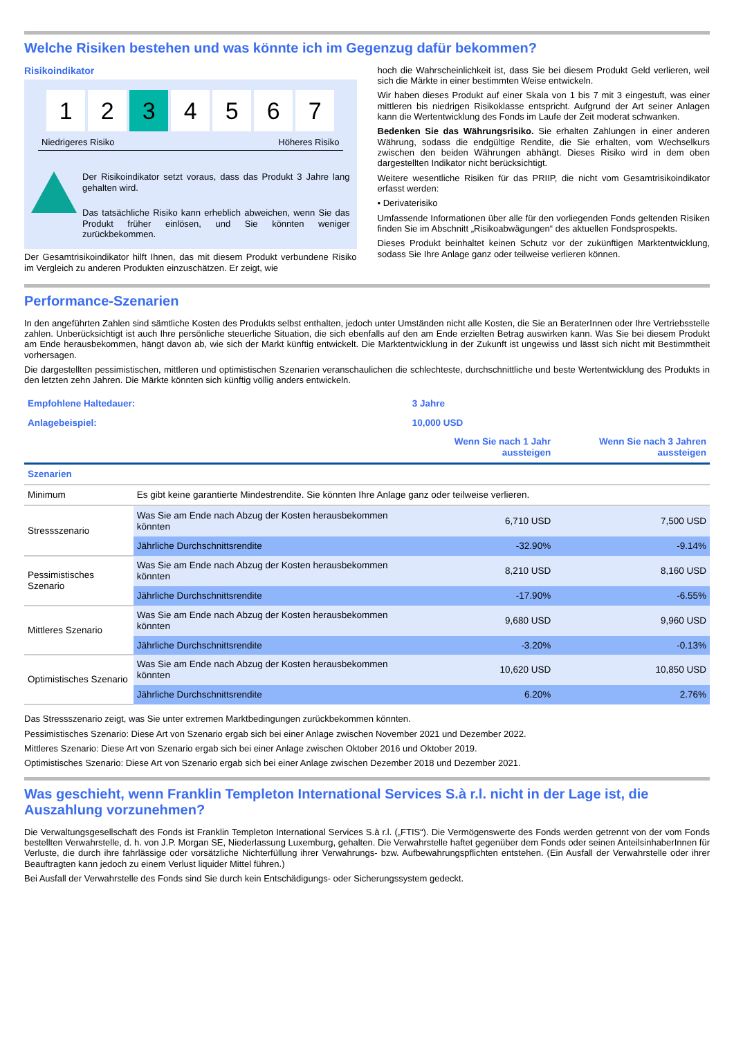Welche Risiken bestehen und was könnte ich im Gegenzug dafür bekommen?
Risikoindikator
1 2 3 4567
Niedrigeres Risiko Höheres Risiko
Der Risikoindikator setzt voraus, dass das Produkt 3 Jahre lang gehalten wird.
Das tatsächliche Risiko kann erheblich abweichen, wenn Sie das Produkt früher einlösen, und Sie könnten weniger zurückbekommen.
Der Gesamtrisikoindikator hilft Ihnen, das mit diesem Produkt verbundene Risiko im Vergleich zu anderen Produkten einzuschätzen. Er zeigt, wie
hoch die Wahrscheinlichkeit ist, dass Sie bei diesem Produkt Geld verlieren, weil sich die Märkte in einer bestimmten Weise entwickeln.
Wir haben dieses Produkt auf einer Skala von 1 bis 7 mit 3 eingestuft, was einer mittleren bis niedrigen Risikoklasse entspricht. Aufgrund der Art seiner Anlagen kann die Wertentwicklung des Fonds im Laufe der Zeit moderat schwanken.
Bedenken Sie das Währungsrisiko. Sie erhalten Zahlungen in einer anderen Währung, sodass die endgültige Rendite, die Sie erhalten, vom Wechselkurs zwischen den beiden Währungen abhängt. Dieses Risiko wird in dem oben dargestellten Indikator nicht berücksichtigt.
Weitere wesentliche Risiken für das PRIIP, die nicht vom Gesamtrisikoindikator erfasst werden:
• Derivaterisiko
Umfassende Informationen über alle für den vorliegenden Fonds geltenden Risiken finden Sie im Abschnitt „Risikoabwägungen“ des aktuellen Fondsprospekts.
Dieses Produkt beinhaltet keinen Schutz vor der zukünftigen Marktentwicklung, sodass Sie Ihre Anlage ganz oder teilweise verlieren können.
Performance-Szenarien
In den angeführten Zahlen sind sämtliche Kosten des Produkts selbst enthalten, jedoch unter Umständen nicht alle Kosten, die Sie an BeraterInnen oder Ihre Vertriebsstelle zahlen. Unberücksichtigt ist auch Ihre persönliche steuerliche Situation, die sich ebenfalls auf den am Ende erzielten Betrag auswirken kann. Was Sie bei diesem Produkt am Ende herausbekommen, hängt davon ab, wie sich der Markt künftig entwickelt. Die Marktentwicklung in der Zukunft ist ungewiss und lässt sich nicht mit Bestimmtheit vorhersagen.
Die dargestellten pessimistischen, mittleren und optimistischen Szenarien veranschaulichen die schlechteste, durchschnittliche und beste Wertentwicklung des Produkts in den letzten zehn Jahren. Die Märkte könnten sich künftig völlig anders entwickeln.
| Empfohlene Haltedauer: | | 3 Jahre | |
| Anlagebeispiel: | | 10,000 USD | |
| | | Wenn Sie nach 1 Jahr aussteigen | Wenn Sie nach 3 Jahren aussteigen |
| Szenarien | | | |
| Minimum | Es gibt keine garantierte Mindestrendite. Sie könnten Ihre Anlage ganz oder teilweise verlieren. | | |
| Stressszenario | Was Sie am Ende nach Abzug der Kosten herausbekommen könnten | 6,710 USD | 7,500 USD |
| | Jährliche Durchschnittsrendite | -32.90% | -9.14% |
| Pessimistisches Szenario | Was Sie am Ende nach Abzug der Kosten herausbekommen könnten | 8,210 USD | 8,160 USD |
| | Jährliche Durchschnittsrendite | -17.90% | -6.55% |
| Mittleres Szenario | Was Sie am Ende nach Abzug der Kosten herausbekommen könnten | 9,680 USD | 9,960 USD |
| | Jährliche Durchschnittsrendite | -3.20% | -0.13% |
| Optimistisches Szenario | Was Sie am Ende nach Abzug der Kosten herausbekommen könnten | 10,620 USD | 10,850 USD |
| | Jährliche Durchschnittsrendite | 6.20% | 2.76% |
Das Stressszenario zeigt, was Sie unter extremen Marktbedingungen zurückbekommen könnten.
Pessimistisches Szenario: Diese Art von Szenario ergab sich bei einer Anlage zwischen November 2021 und Dezember 2022.
Mittleres Szenario: Diese Art von Szenario ergab sich bei einer Anlage zwischen Oktober 2016 und Oktober 2019.
Optimistisches Szenario: Diese Art von Szenario ergab sich bei einer Anlage zwischen Dezember 2018 und Dezember 2021.
Was geschieht, wenn Franklin Templeton International Services S.à r.l. nicht in der Lage ist, die Auszahlung vorzunehmen?
Die Verwaltungsgesellschaft des Fonds ist Franklin Templeton International Services S.à r.l. („FTIS“). Die Vermögenswerte des Fonds werden getrennt von der vom Fonds bestellten Verwahrstelle, d. h. von J.P. Morgan SE, Niederlassung Luxemburg, gehalten. Die Verwahrstelle haftet gegenüber dem Fonds oder seinen AnteilsinhaberInnen für Verluste, die durch ihre fahrlässige oder vorsätzliche Nichterfüllung ihrer Verwahrungs- bzw. Aufbewahrungspflichten entstehen. (Ein Ausfall der Verwahrstelle oder ihrer Beauftragten kann jedoch zu einem Verlust liquider Mittel führen.)
Bei Ausfall der Verwahrstelle des Fonds sind Sie durch kein Entschädigungs- oder Sicherungssystem gedeckt.